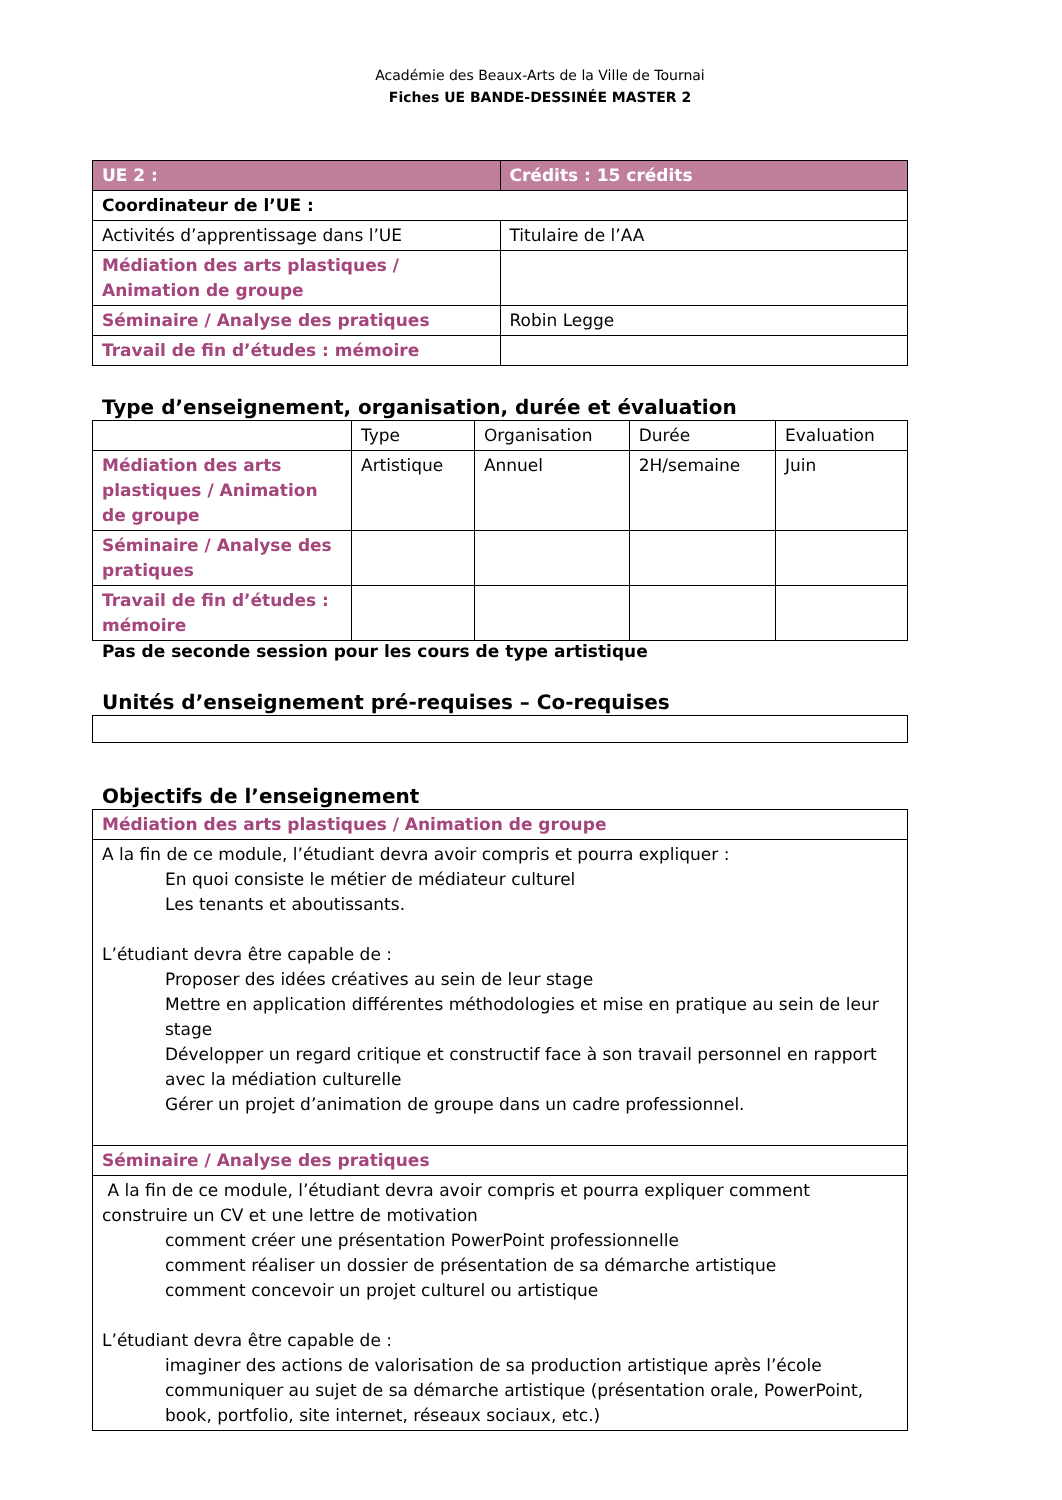Académie des Beaux-Arts de la Ville de Tournai
Fiches UE BANDE-DESSINÉE MASTER 2
| UE 2 : | Crédits : 15 crédits |
| --- | --- |
| Coordinateur de l’UE : | |
| Activités d’apprentissage dans l’UE | Titulaire de l’AA |
| Médiation des arts plastiques / Animation de groupe | |
| Séminaire / Analyse des pratiques | Robin Legge |
| Travail de fin d’études : mémoire | |
Type d’enseignement, organisation, durée et évaluation
| | Type | Organisation | Durée | Evaluation |
| Médiation des arts plastiques / Animation de groupe | Artistique | Annuel | 2H/semaine | Juin |
| Séminaire / Analyse des pratiques | | | | |
| Travail de fin d’études : mémoire | | | | |
Pas de seconde session pour les cours de type artistique
Unités d’enseignement pré-requises – Co-requises
Objectifs de l’enseignement
| Médiation des arts plastiques / Animation de groupe |
| A la fin de ce module, l’étudiant devra avoir compris et pourra expliquer : En quoi consiste le métier de médiateur culturel Les tenants et aboutissants. L’étudiant devra être capable de : Proposer des idées créatives au sein de leur stage Mettre en application différentes méthodologies et mise en pratique au sein de leur stage Développer un regard critique et constructif face à son travail personnel en rapport avec la médiation culturelle Gérer un projet d’animation de groupe dans un cadre professionnel. |
| Séminaire / Analyse des pratiques |
| A la fin de ce module, l’étudiant devra avoir compris et pourra expliquer comment construire un CV et une lettre de motivation comment créer une présentation PowerPoint professionnelle comment réaliser un dossier de présentation de sa démarche artistique comment concevoir un projet culturel ou artistique L’étudiant devra être capable de : imaginer des actions de valorisation de sa production artistique après l’école communiquer au sujet de sa démarche artistique (présentation orale, PowerPoint, book, portfolio, site internet, réseaux sociaux, etc.) |